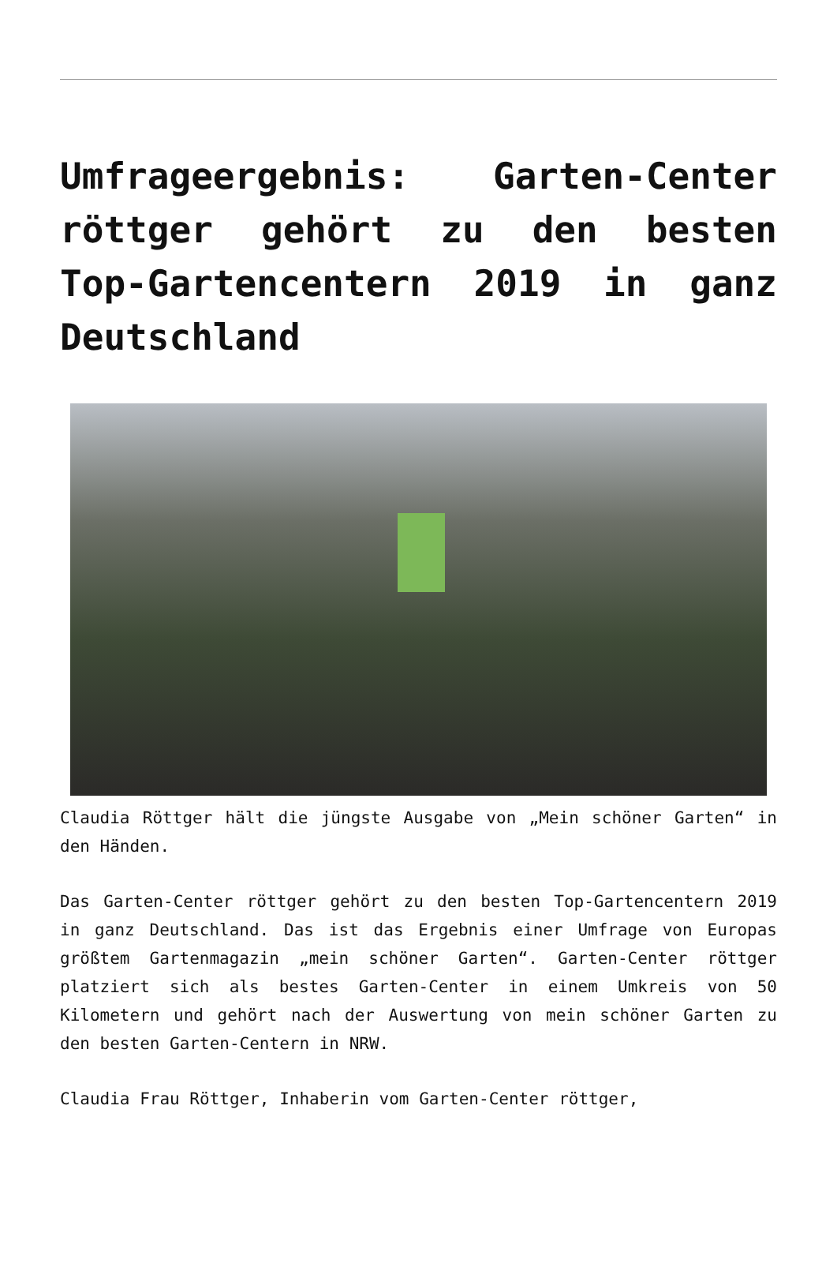Umfrageergebnis: Garten-Center röttger gehört zu den besten Top-Gartencentern 2019 in ganz Deutschland
Claudia Röttger hält die jüngste Ausgabe von „Mein schöner Garten“ in den Händen.
Das Garten-Center röttger gehört zu den besten Top-Gartencentern 2019 in ganz Deutschland. Das ist das Ergebnis einer Umfrage von Europas größtem Gartenmagazin „mein schöner Garten“. Garten-Center röttger platziert sich als bestes Garten-Center in einem Umkreis von 50 Kilometern und gehört nach der Auswertung von mein schöner Garten zu den besten Garten-Centern in NRW.
Claudia Frau Röttger, Inhaberin vom Garten-Center röttger,